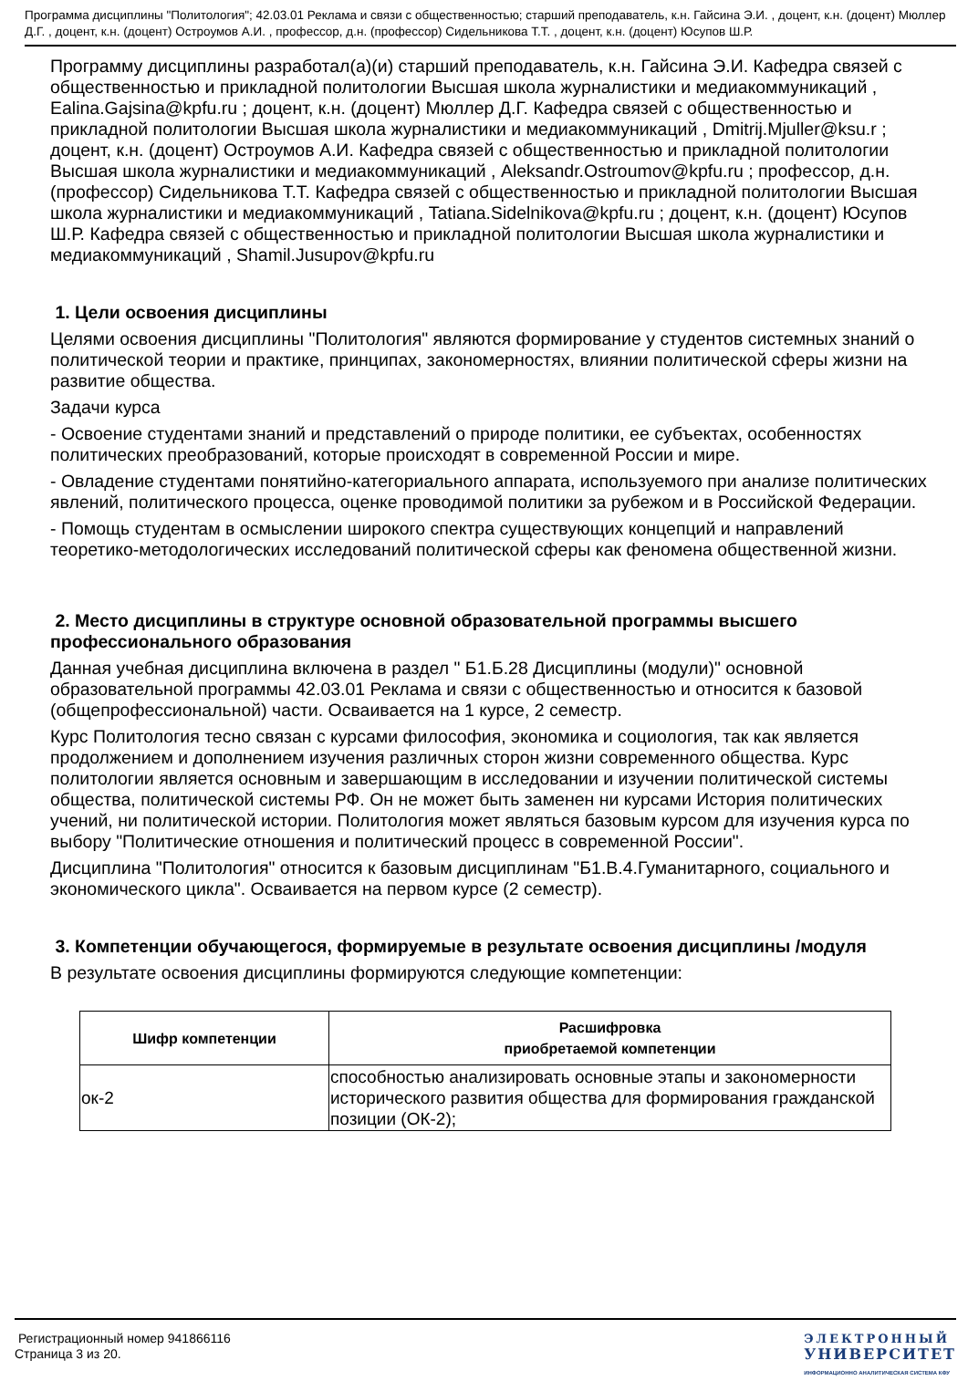Программа дисциплины "Политология"; 42.03.01 Реклама и связи с общественностью; старший преподаватель, к.н. Гайсина Э.И. , доцент, к.н. (доцент) Мюллер Д.Г. , доцент, к.н. (доцент) Остроумов А.И. , профессор, д.н. (профессор) Сидельникова Т.Т. , доцент, к.н. (доцент) Юсупов Ш.Р.
Программу дисциплины разработал(а)(и) старший преподаватель, к.н. Гайсина Э.И. Кафедра связей с общественностью и прикладной политологии Высшая школа журналистики и медиакоммуникаций , Ealina.Gajsina@kpfu.ru ; доцент, к.н. (доцент) Мюллер Д.Г. Кафедра связей с общественностью и прикладной политологии Высшая школа журналистики и медиакоммуникаций , Dmitrij.Mjuller@ksu.r ; доцент, к.н. (доцент) Остроумов А.И. Кафедра связей с общественностью и прикладной политологии Высшая школа журналистики и медиакоммуникаций , Aleksandr.Ostroumov@kpfu.ru ; профессор, д.н. (профессор) Сидельникова Т.Т. Кафедра связей с общественностью и прикладной политологии Высшая школа журналистики и медиакоммуникаций , Tatiana.Sidelnikova@kpfu.ru ; доцент, к.н. (доцент) Юсупов Ш.Р. Кафедра связей с общественностью и прикладной политологии Высшая школа журналистики и медиакоммуникаций , Shamil.Jusupov@kpfu.ru
1. Цели освоения дисциплины
Целями освоения дисциплины "Политология" являются формирование у студентов системных знаний о политической теории и практике, принципах, закономерностях, влиянии политической сферы жизни на развитие общества.
Задачи курса
- Освоение студентами знаний и представлений о природе политики, ее субъектах, особенностях политических преобразований, которые происходят в современной России и мире.
- Овладение студентами понятийно-категориального аппарата, используемого при анализе политических явлений, политического процесса, оценке проводимой политики за рубежом и в Российской Федерации.
- Помощь студентам в осмыслении широкого спектра существующих концепций и направлений теоретико-методологических исследований политической сферы как феномена общественной жизни.
2. Место дисциплины в структуре основной образовательной программы высшего профессионального образования
Данная учебная дисциплина включена в раздел " Б1.Б.28 Дисциплины (модули)" основной образовательной программы 42.03.01 Реклама и связи с общественностью и относится к базовой (общепрофессиональной) части. Осваивается на 1 курсе, 2 семестр.
Курс Политология тесно связан с курсами философия, экономика и социология, так как является продолжением и дополнением изучения различных сторон жизни современного общества. Курс политологии является основным и завершающим в исследовании и изучении политической системы общества, политической системы РФ. Он не может быть заменен ни курсами История политических учений, ни политической истории. Политология может являться базовым курсом для изучения курса по выбору "Политические отношения и политический процесс в современной России".
Дисциплина "Политология" относится к базовым дисциплинам "Б1.В.4.Гуманитарного, социального и экономического цикла". Осваивается на первом курсе (2 семестр).
3. Компетенции обучающегося, формируемые в результате освоения дисциплины /модуля
В результате освоения дисциплины формируются следующие компетенции:
| Шифр компетенции | Расшифровка приобретаемой компетенции |
| --- | --- |
| ок-2 | способностью анализировать основные этапы и закономерности исторического развития общества для формирования гражданской позиции (ОК-2); |
Регистрационный номер 941866116
Страница 3 из 20.
ЭЛЕКТРОННЫЙ
УНИВЕРСИТЕТ
ИНФОРМАЦИОННО АНАЛИТИЧЕСКАЯ СИСТЕМА КФУ